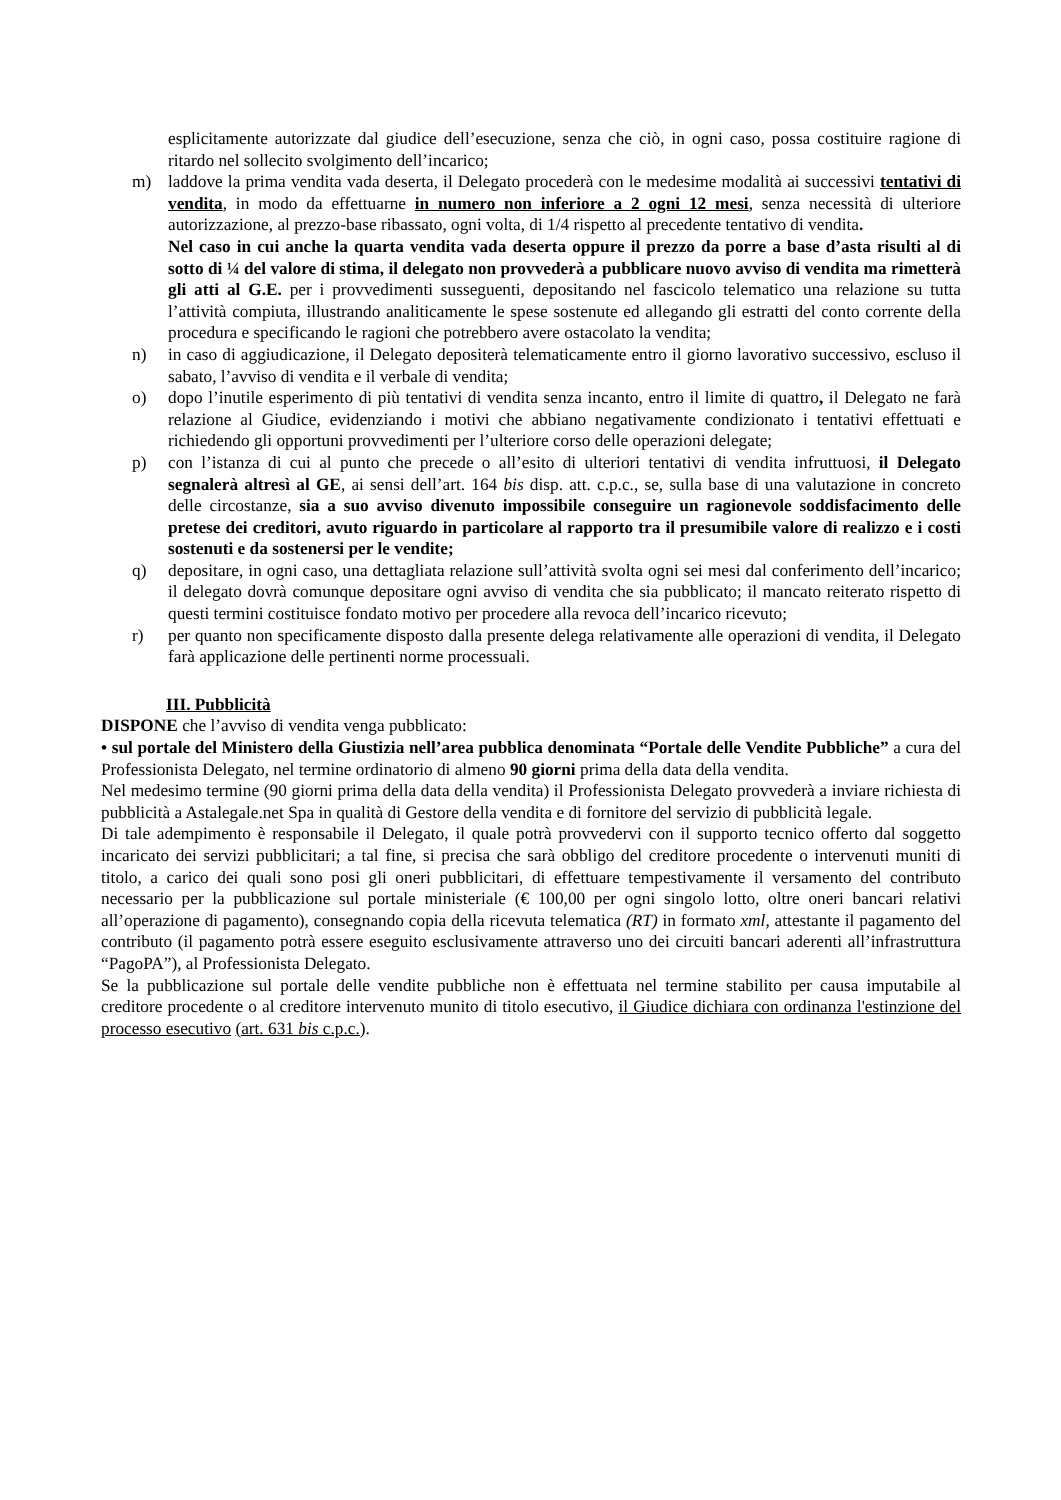esplicitamente autorizzate dal giudice dell’esecuzione, senza che ciò, in ogni caso, possa costituire ragione di ritardo nel sollecito svolgimento dell’incarico;
m) laddove la prima vendita vada deserta, il Delegato procederà con le medesime modalità ai successivi tentativi di vendita, in modo da effettuarne in numero non inferiore a 2 ogni 12 mesi, senza necessità di ulteriore autorizzazione, al prezzo-base ribassato, ogni volta, di 1/4 rispetto al precedente tentativo di vendita.
Nel caso in cui anche la quarta vendita vada deserta oppure il prezzo da porre a base d’asta risulti al di sotto di ¼ del valore di stima, il delegato non provvederà a pubblicare nuovo avviso di vendita ma rimetterà gli atti al G.E. per i provvedimenti susseguenti, depositando nel fascicolo telematico una relazione su tutta l’attività compiuta, illustrando analiticamente le spese sostenute ed allegando gli estratti del conto corrente della procedura e specificando le ragioni che potrebbero avere ostacolato la vendita;
n) in caso di aggiudicazione, il Delegato depositerà telematicamente entro il giorno lavorativo successivo, escluso il sabato, l’avviso di vendita e il verbale di vendita;
o) dopo l’inutile esperimento di più tentativi di vendita senza incanto, entro il limite di quattro, il Delegato ne farà relazione al Giudice, evidenziando i motivi che abbiano negativamente condizionato i tentativi effettuati e richiedendo gli opportuni provvedimenti per l’ulteriore corso delle operazioni delegate;
p) con l’istanza di cui al punto che precede o all’esito di ulteriori tentativi di vendita infruttuosi, il Delegato segnalerà altresì al GE, ai sensi dell’art. 164 bis disp. att. c.p.c., se, sulla base di una valutazione in concreto delle circostanze, sia a suo avviso divenuto impossibile conseguire un ragionevole soddisfacimento delle pretese dei creditori, avuto riguardo in particolare al rapporto tra il presumibile valore di realizzo e i costi sostenuti e da sostenersi per le vendite;
q) depositare, in ogni caso, una dettagliata relazione sull’attività svolta ogni sei mesi dal conferimento dell’incarico; il delegato dovrà comunque depositare ogni avviso di vendita che sia pubblicato; il mancato reiterato rispetto di questi termini costituisce fondato motivo per procedere alla revoca dell’incarico ricevuto;
r) per quanto non specificamente disposto dalla presente delega relativamente alle operazioni di vendita, il Delegato farà applicazione delle pertinenti norme processuali.
III. Pubblicità
DISPONE che l’avviso di vendita venga pubblicato:
• sul portale del Ministero della Giustizia nell’area pubblica denominata “Portale delle Vendite Pubbliche” a cura del Professionista Delegato, nel termine ordinatorio di almeno 90 giorni prima della data della vendita.
Nel medesimo termine (90 giorni prima della data della vendita) il Professionista Delegato provvederà a inviare richiesta di pubblicità a Astalegale.net Spa in qualità di Gestore della vendita e di fornitore del servizio di pubblicità legale.
Di tale adempimento è responsabile il Delegato, il quale potrà provvedervi con il supporto tecnico offerto dal soggetto incaricato dei servizi pubblicitari; a tal fine, si precisa che sarà obbligo del creditore procedente o intervenuti muniti di titolo, a carico dei quali sono posi gli oneri pubblicitari, di effettuare tempestivamente il versamento del contributo necessario per la pubblicazione sul portale ministeriale (€ 100,00 per ogni singolo lotto, oltre oneri bancari relativi all’operazione di pagamento), consegnando copia della ricevuta telematica (RT) in formato xml, attestante il pagamento del contributo (il pagamento potrà essere eseguito esclusivamente attraverso uno dei circuiti bancari aderenti all’infrastruttura “PagoPA”), al Professionista Delegato.
Se la pubblicazione sul portale delle vendite pubbliche non è effettuata nel termine stabilito per causa imputabile al creditore procedente o al creditore intervenuto munito di titolo esecutivo, il Giudice dichiara con ordinanza l'estinzione del processo esecutivo (art. 631 bis c.p.c.).